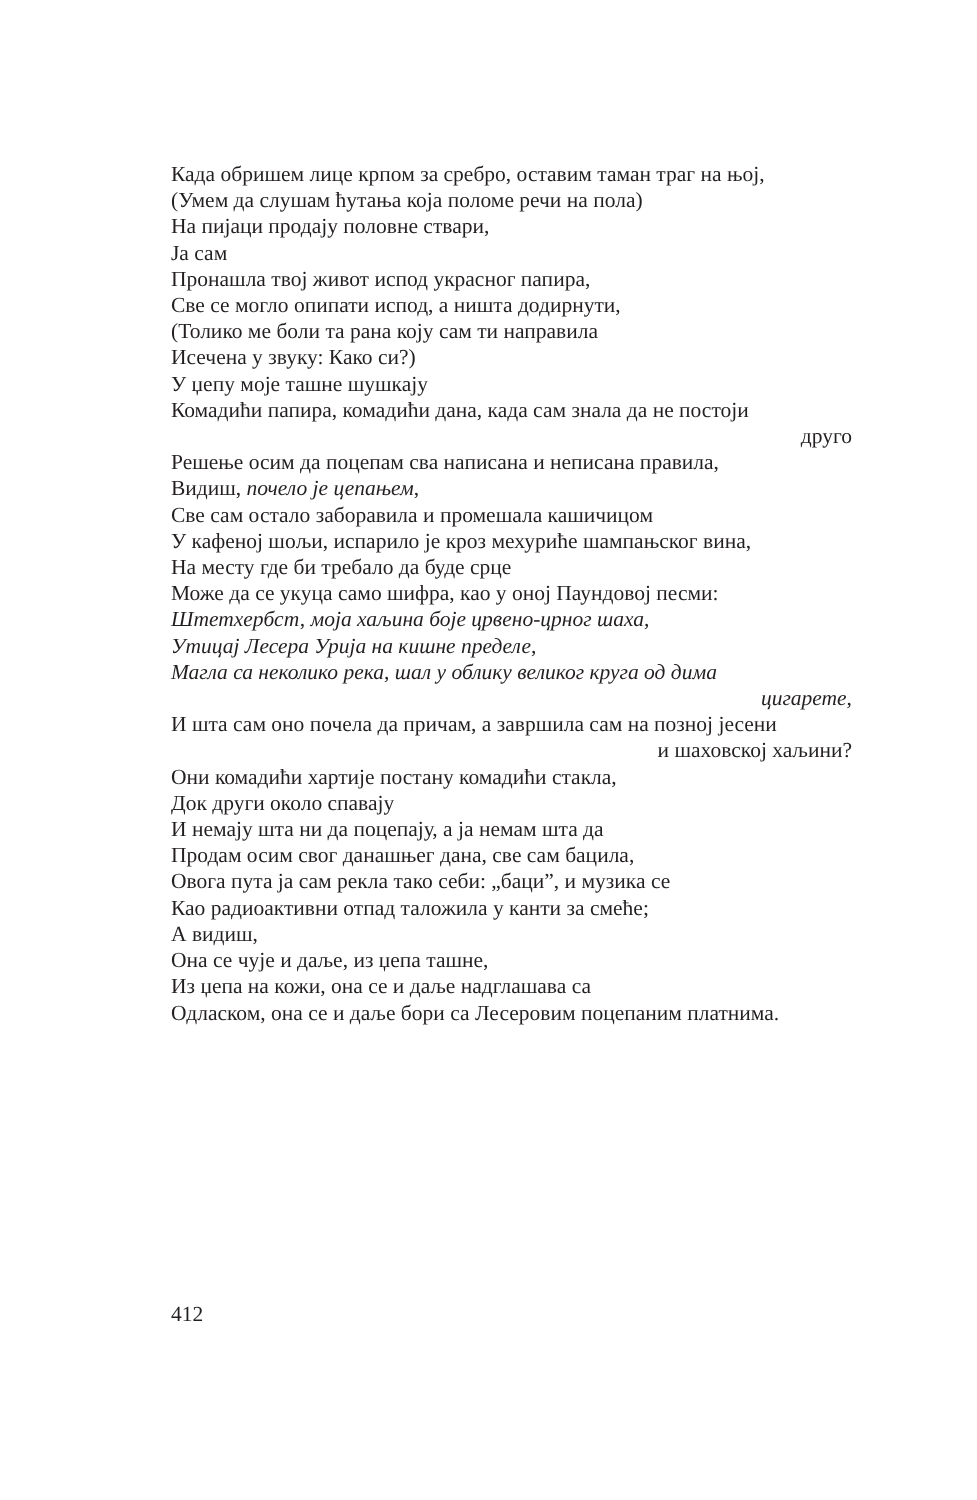Када обришем лице крпом за сребро, оставим таман траг на њој,
(Умем да слушам ћутања која поломе речи на пола)
На пијаци продају половне ствари,
Ја сам
Пронашла твој живот испод украсног папира,
Све се могло опипати испод, а ништа додирнути,
(Толико ме боли та рана коју сам ти направила
Исечена у звуку: Како си?)
У џепу моје ташне шушкају
Комадићи папира, комадићи дана, када сам знала да не постоји
друго
Решење осим да поцепам сва написана и неписана правила,
Видиш, почело је цепањем,
Све сам остало заборавила и промешала кашичицом
У кафеној шољи, испарило је кроз мехуриће шампањског вина,
На месту где би требало да буде срце
Може да се укуца само шифра, као у оној Паундовој песми:
Штетхербст, моја хаљина боје црвено-црног шаха,
Утицај Лесера Урија на кишне пределе,
Магла са неколико река, шал у облику великог круга од дима
цигарете,
И шта сам оно почела да причам, а завршила сам на позној јесени
и шаховској хаљини?
Они комадићи хартије постану комадићи стакла,
Док други около спавају
И немају шта ни да поцепају, а ја немам шта да
Продам осим свог данашњег дана, све сам бацила,
Овога пута ја сам рекла тако себи: „баци”, и музика се
Као радиоактивни отпад таложила у канти за смеће;
А видиш,
Она се чује и даље, из џепа ташне,
Из џепа на кожи, она се и даље надглашава са
Одласком, она се и даље бори са Лесеровим поцепаним платнима.
412